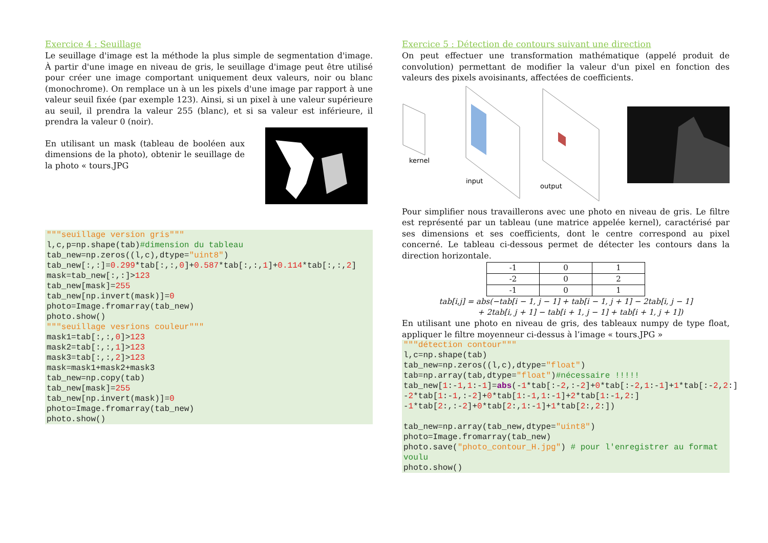Exercice 4 : Seuillage
Le seuillage d'image est la méthode la plus simple de segmentation d'image. À partir d'une image en niveau de gris, le seuillage d'image peut être utilisé pour créer une image comportant uniquement deux valeurs, noir ou blanc (monochrome). On remplace un à un les pixels d'une image par rapport à une valeur seuil fixée (par exemple 123). Ainsi, si un pixel à une valeur supérieure au seuil, il prendra la valeur 255 (blanc), et si sa valeur est inférieure, il prendra la valeur 0 (noir).
En utilisant un mask (tableau de booléen aux dimensions de la photo), obtenir le seuillage de la photo « tours.JPG
"""seuillage version gris"""
l,c,p=np.shape(tab)#dimension du tableau
tab_new=np.zeros((l,c),dtype="uint8")
tab_new[:,:]=0.299*tab[:,:,0]+0.587*tab[:,:,1]+0.114*tab[:,:,2]
mask=tab_new[:,:]>123
tab_new[mask]=255
tab_new[np.invert(mask)]=0
photo=Image.fromarray(tab_new)
photo.show()
"""seuillage vesrions couleur"""
mask1=tab[:,:,0]>123
mask2=tab[:,:,1]>123
mask3=tab[:,:,2]>123
mask=mask1+mask2+mask3
tab_new=np.copy(tab)
tab_new[mask]=255
tab_new[np.invert(mask)]=0
photo=Image.fromarray(tab_new)
photo.show()
Exercice 5 : Détection de contours suivant une direction
On peut effectuer une transformation mathématique (appelé produit de convolution) permettant de modifier la valeur d'un pixel en fonction des valeurs des pixels avoisinants, affectées de coefficients.
kernel
input
output
Pour simplifier nous travaillerons avec une photo en niveau de gris. Le filtre est représenté par un tableau (une matrice appelée kernel), caractérisé par ses dimensions et ses coefficients, dont le centre correspond au pixel concerné. Le tableau ci-dessous permet de détecter les contours dans la direction horizontale.
| -1 | 0 | 1 |
| -2 | 0 | 2 |
| -1 | 0 | 1 |
tab[i,j] = abs(−tab[i − 1, j − 1] + tab[i − 1, j + 1] − 2tab[i, j − 1]
+ 2tab[i, j + 1] − tab[i + 1, j − 1] + tab[i + 1, j + 1])
En utilisant une photo en niveau de gris, des tableaux numpy de type float, appliquer le filtre moyenneur ci-dessus à l’image « tours.JPG »
"""détection contour"""
l,c=np.shape(tab)
tab_new=np.zeros((l,c),dtype="float")
tab=np.array(tab,dtype="float")#nécessaire !!!!!
tab_new[1:-1,1:-1]=abs(-1*tab[:-2,:-2]+0*tab[:-2,1:-1]+1*tab[:-2,2:]
-2*tab[1:-1,:-2]+0*tab[1:-1,1:-1]+2*tab[1:-1,2:]
-1*tab[2:,:-2]+0*tab[2:,1:-1]+1*tab[2:,2:])

tab_new=np.array(tab_new,dtype="uint8")
photo=Image.fromarray(tab_new)
photo.save("photo_contour_H.jpg") # pour l'enregistrer au format voulu
photo.show()